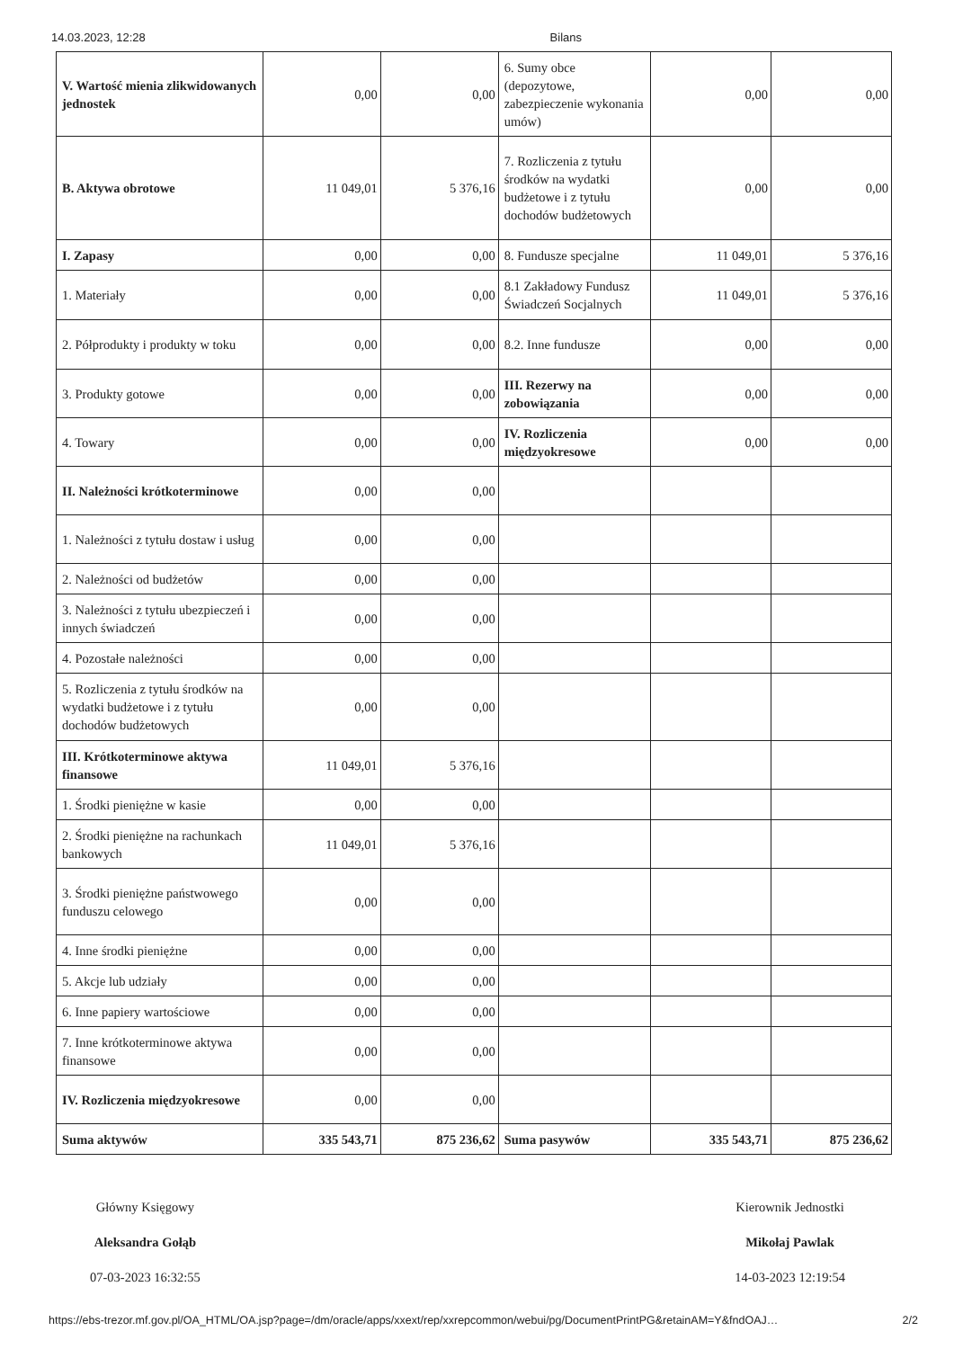14.03.2023, 12:28 Bilans
| V. Wartość mienia zlikwidowanych jednostek | 0,00 | 0,00 | 6. Sumy obce (depozytowe, zabezpieczenie wykonania umów) | 0,00 | 0,00 |
| B. Aktywa obrotowe | 11 049,01 | 5 376,16 | 7. Rozliczenia z tytułu środków na wydatki budżetowe i z tytułu dochodów budżetowych | 0,00 | 0,00 |
| I. Zapasy | 0,00 | 0,00 | 8. Fundusze specjalne | 11 049,01 | 5 376,16 |
| 1. Materiały | 0,00 | 0,00 | 8.1 Zakładowy Fundusz Świadczeń Socjalnych | 11 049,01 | 5 376,16 |
| 2. Półprodukty i produkty w toku | 0,00 | 0,00 | 8.2. Inne fundusze | 0,00 | 0,00 |
| 3. Produkty gotowe | 0,00 | 0,00 | III. Rezerwy na zobowiązania | 0,00 | 0,00 |
| 4. Towary | 0,00 | 0,00 | IV. Rozliczenia międzyokresowe | 0,00 | 0,00 |
| II. Należności krótkoterminowe | 0,00 | 0,00 | | | |
| 1. Należności z tytułu dostaw i usług | 0,00 | 0,00 | | | |
| 2. Należności od budżetów | 0,00 | 0,00 | | | |
| 3. Należności z tytułu ubezpieczeń i innych świadczeń | 0,00 | 0,00 | | | |
| 4. Pozostałe należności | 0,00 | 0,00 | | | |
| 5. Rozliczenia z tytułu środków na wydatki budżetowe i z tytułu dochodów budżetowych | 0,00 | 0,00 | | | |
| III. Krótkoterminowe aktywa finansowe | 11 049,01 | 5 376,16 | | | |
| 1. Środki pieniężne w kasie | 0,00 | 0,00 | | | |
| 2. Środki pieniężne na rachunkach bankowych | 11 049,01 | 5 376,16 | | | |
| 3. Środki pieniężne państwowego funduszu celowego | 0,00 | 0,00 | | | |
| 4. Inne środki pieniężne | 0,00 | 0,00 | | | |
| 5. Akcje lub udziały | 0,00 | 0,00 | | | |
| 6. Inne papiery wartościowe | 0,00 | 0,00 | | | |
| 7. Inne krótkoterminowe aktywa finansowe | 0,00 | 0,00 | | | |
| IV. Rozliczenia międzyokresowe | 0,00 | 0,00 | | | |
| Suma aktywów | 335 543,71 | 875 236,62 | Suma pasywów | 335 543,71 | 875 236,62 |
Główny Księgowy
Aleksandra Gołąb
07-03-2023 16:32:55
Kierownik Jednostki
Mikołaj Pawlak
14-03-2023 12:19:54
https://ebs-trezor.mf.gov.pl/OA_HTML/OA.jsp?page=/dm/oracle/apps/xxext/rep/xxrepcommon/webui/pg/DocumentPrintPG&retainAM=Y&fndOAJ… 2/2